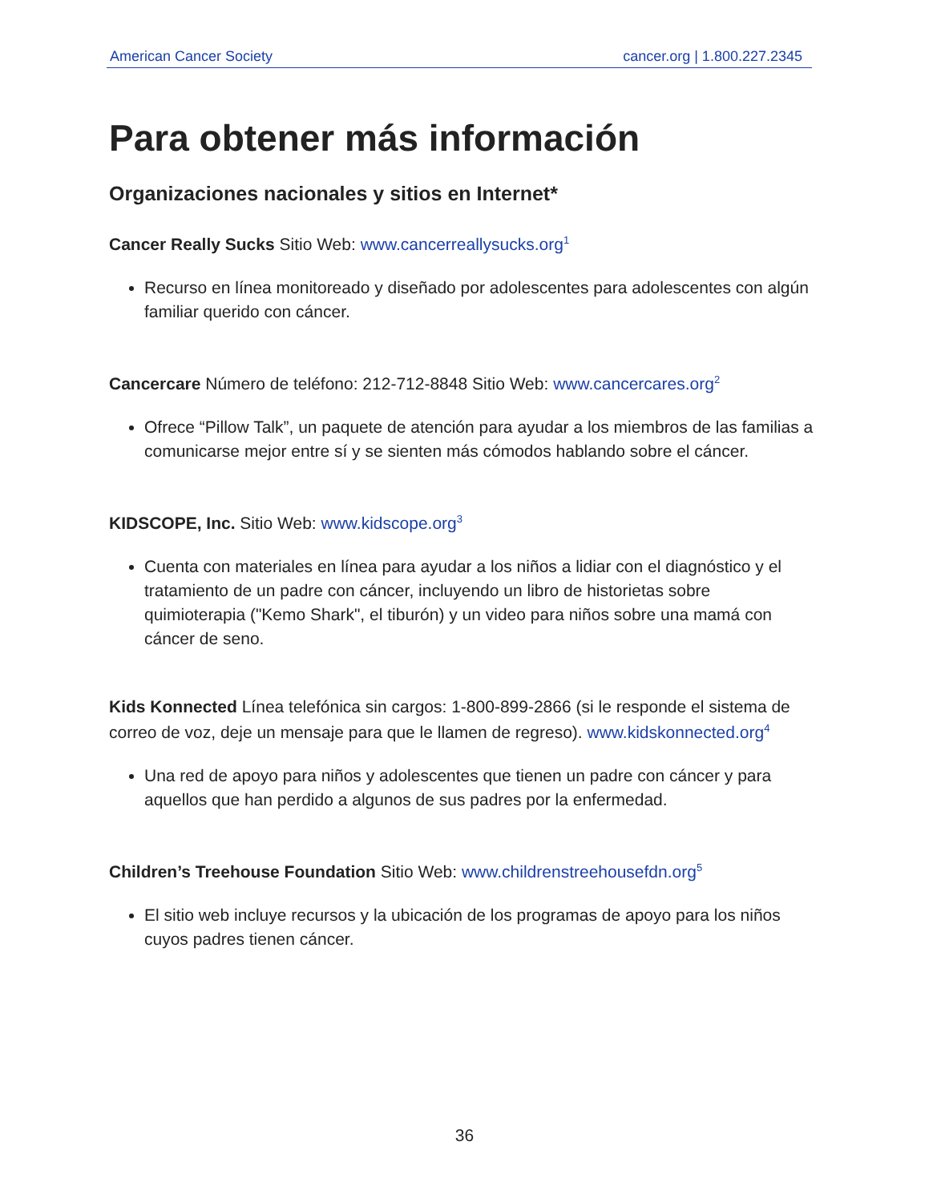American Cancer Society cancer.org | 1.800.227.2345
Para obtener más información
Organizaciones nacionales y sitios en Internet*
Cancer Really Sucks Sitio Web: www.cancerreallysucks.org<sup>1</sup>
Recurso en línea monitoreado y diseñado por adolescentes para adolescentes con algún familiar querido con cáncer.
Cancercare Número de teléfono: 212-712-8848 Sitio Web: www.cancercares.org<sup>2</sup>
Ofrece “Pillow Talk”, un paquete de atención para ayudar a los miembros de las familias a comunicarse mejor entre sí y se sienten más cómodos hablando sobre el cáncer.
KIDSCOPE, Inc. Sitio Web: www.kidscope.org<sup>3</sup>
Cuenta con materiales en línea para ayudar a los niños a lidiar con el diagnóstico y el tratamiento de un padre con cáncer, incluyendo un libro de historietas sobre quimioterapia ("Kemo Shark", el tiburón) y un video para niños sobre una mamá con cáncer de seno.
Kids Konnected Línea telefónica sin cargos: 1-800-899-2866 (si le responde el sistema de correo de voz, deje un mensaje para que le llamen de regreso). www.kidskonnected.org<sup>4</sup>
Una red de apoyo para niños y adolescentes que tienen un padre con cáncer y para aquellos que han perdido a algunos de sus padres por la enfermedad.
Children’s Treehouse Foundation Sitio Web: www.childrenstreehousefdn.org<sup>5</sup>
El sitio web incluye recursos y la ubicación de los programas de apoyo para los niños cuyos padres tienen cáncer.
36